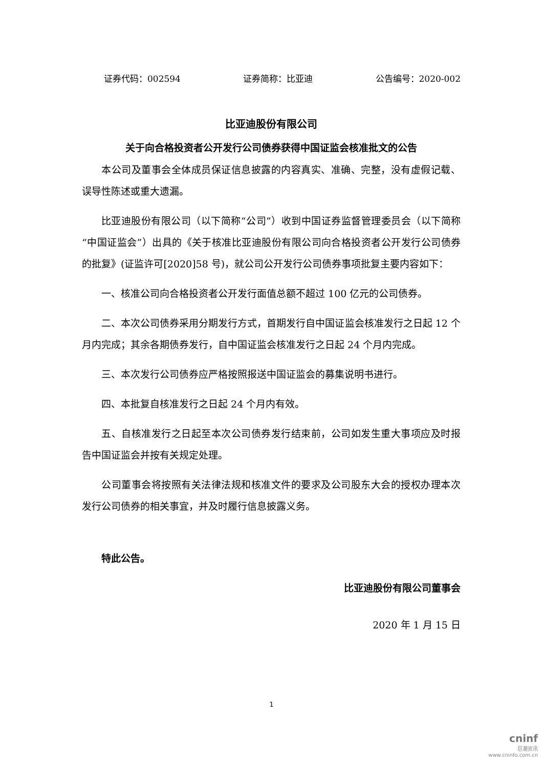证券代码：002594 证券简称：比亚迪 公告编号：2020-002
比亚迪股份有限公司
关于向合格投资者公开发行公司债券获得中国证监会核准批文的公告
本公司及董事会全体成员保证信息披露的内容真实、准确、完整，没有虚假记载、误导性陈述或重大遗漏。
比亚迪股份有限公司（以下简称“公司”）收到中国证券监督管理委员会（以下简称“中国证监会”）出具的《关于核准比亚迪股份有限公司向合格投资者公开发行公司债券的批复》(证监许可[2020]58 号)，就公司公开发行公司债券事项批复主要内容如下：
一、核准公司向合格投资者公开发行面值总额不超过 100 亿元的公司债券。
二、本次公司债券采用分期发行方式，首期发行自中国证监会核准发行之日起 12 个月内完成；其余各期债券发行，自中国证监会核准发行之日起 24 个月内完成。
三、本次发行公司债券应严格按照报送中国证监会的募集说明书进行。
四、本批复自核准发行之日起 24 个月内有效。
五、自核准发行之日起至本次公司债券发行结束前，公司如发生重大事项应及时报告中国证监会并按有关规定处理。
公司董事会将按照有关法律法规和核准文件的要求及公司股东大会的授权办理本次发行公司债券的相关事宜，并及时履行信息披露义务。
特此公告。
比亚迪股份有限公司董事会
2020 年 1 月 15 日
1
cninf
巨潮资讯
www.cninfo.com.cn